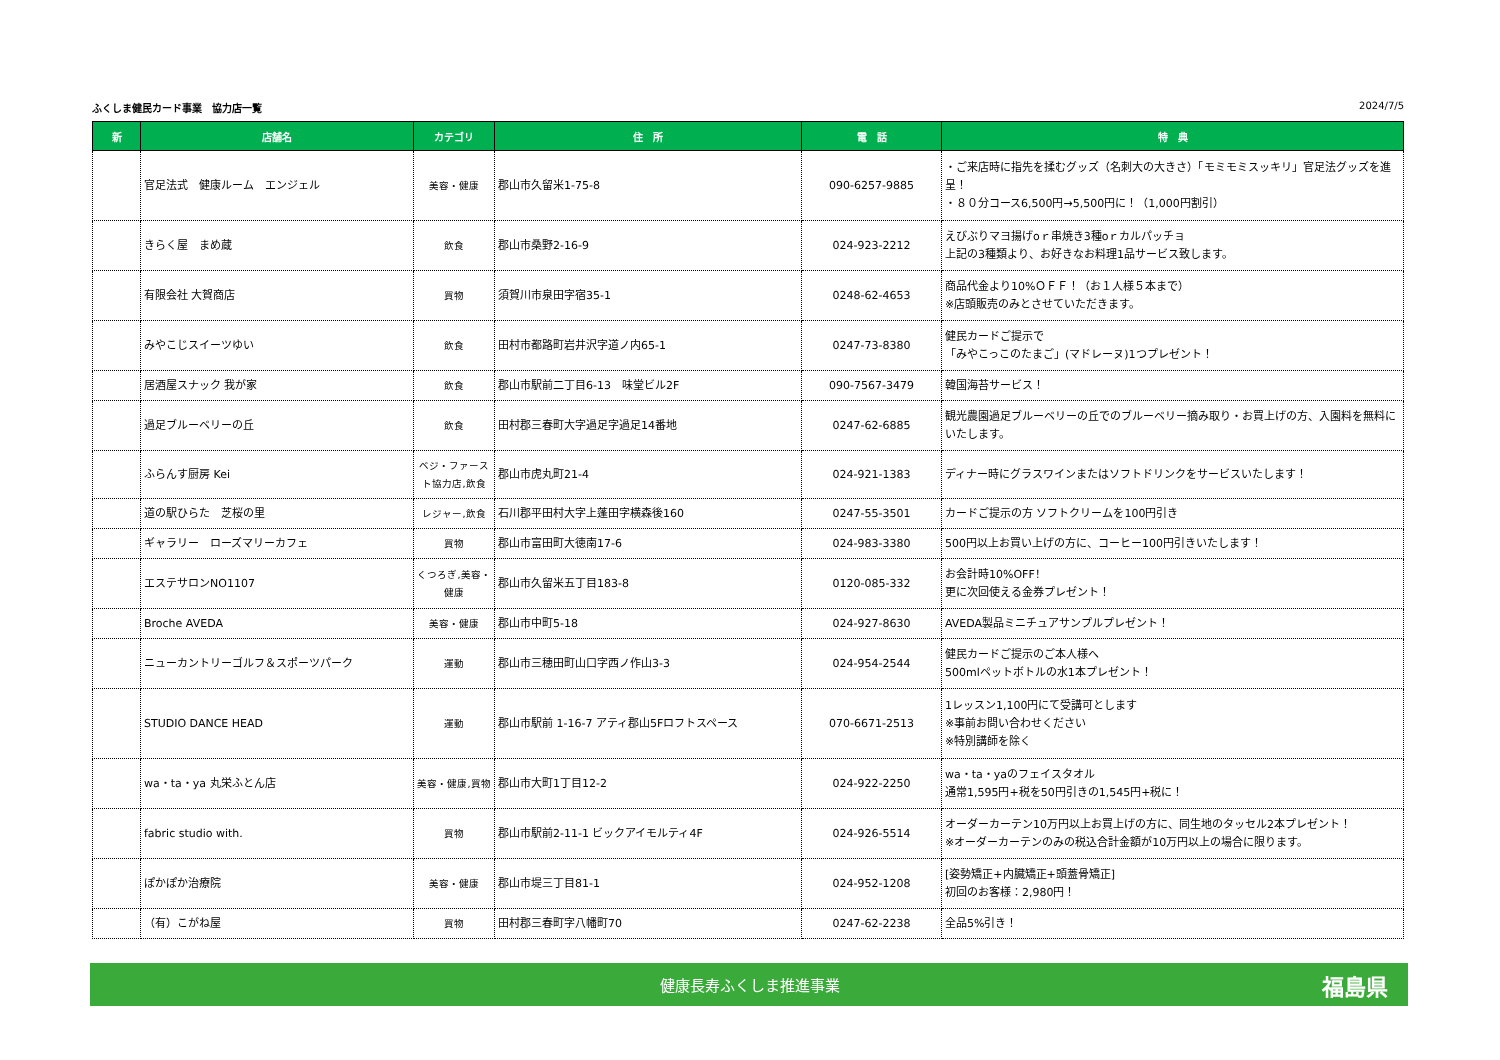ふくしま健民カード事業　協力店一覧 2024/7/5
| 新 | 店舗名 | カテゴリ | 住 所 | 電 話 | 特 典 |
| --- | --- | --- | --- | --- | --- |
| | 官足法式 健康ルーム エンジェル | 美容・健康 | 郡山市久留米1-75-8 | 090-6257-9885 | ・ご来店時に指先を揉むグッズ（名刺大の大きさ）「モミモミスッキリ」官足法グッズを進呈！ ・８０分コース6,500円→5,500円に！（1,000円割引） |
| | きらく屋 まめ蔵 | 飲食 | 郡山市桑野2-16-9 | 024-923-2212 | えびぶりマヨ揚げoｒ串焼き3種oｒカルパッチョ 上記の3種類より、お好きなお料理1品サービス致します。 |
| | 有限会社 大賀商店 | 買物 | 須賀川市泉田字宿35-1 | 0248-62-4653 | 商品代金より10%ＯＦＦ！（お１人様５本まで） ※店頭販売のみとさせていただきます。 |
| | みやこじスイーツゆい | 飲食 | 田村市都路町岩井沢字道ノ内65-1 | 0247-73-8380 | 健民カードご提示で 「みやこっこのたまご」(マドレーヌ)1つプレゼント！ |
| | 居酒屋スナック 我が家 | 飲食 | 郡山市駅前二丁目6-13 味堂ビル2F | 090-7567-3479 | 韓国海苔サービス！ |
| | 過足ブルーベリーの丘 | 飲食 | 田村郡三春町大字過足字過足14番地 | 0247-62-6885 | 観光農園過足ブルーベリーの丘でのブルーベリー摘み取り・お買上げの方、入園料を無料にいたします。 |
| | ふらんす厨房 Kei | ベジ・ファースト協力店,飲食 | 郡山市虎丸町21-4 | 024-921-1383 | ディナー時にグラスワインまたはソフトドリンクをサービスいたします！ |
| | 道の駅ひらた 芝桜の里 | レジャー,飲食 | 石川郡平田村大字上蓬田字横森後160 | 0247-55-3501 | カードご提示の方 ソフトクリームを100円引き |
| | ギャラリー ローズマリーカフェ | 買物 | 郡山市富田町大徳南17-6 | 024-983-3380 | 500円以上お買い上げの方に、コーヒー100円引きいたします！ |
| | エステサロンNO1107 | くつろぎ,美容・健康 | 郡山市久留米五丁目183-8 | 0120-085-332 | お会計時10%OFF！ 更に次回使える金券プレゼント！ |
| | Broche AVEDA | 美容・健康 | 郡山市中町5-18 | 024-927-8630 | AVEDA製品ミニチュアサンプルプレゼント！ |
| | ニューカントリーゴルフ＆スポーツパーク | 運動 | 郡山市三穂田町山口字西ノ作山3-3 | 024-954-2544 | 健民カードご提示のご本人様へ 500mlペットボトルの水1本プレゼント！ |
| | STUDIO DANCE HEAD | 運動 | 郡山市駅前 1-16-7 アティ郡山5Fロフトスペース | 070-6671-2513 | 1レッスン1,100円にて受講可とします ※事前お問い合わせください ※特別講師を除く |
| | wa・ta・ya 丸栄ふとん店 | 美容・健康,買物 | 郡山市大町1丁目12-2 | 024-922-2250 | wa・ta・yaのフェイスタオル 通常1,595円+税を50円引きの1,545円+税に！ |
| | fabric studio with. | 買物 | 郡山市駅前2-11-1 ビックアイモルティ4F | 024-926-5514 | オーダーカーテン10万円以上お買上げの方に、同生地のタッセル2本プレゼント！ ※オーダーカーテンのみの税込合計金額が10万円以上の場合に限ります。 |
| | ぽかぽか治療院 | 美容・健康 | 郡山市堤三丁目81-1 | 024-952-1208 | [姿勢矯正+内臓矯正+頭蓋骨矯正] 初回のお客様：2,980円！ |
| | （有）こがね屋 | 買物 | 田村郡三春町字八幡町70 | 0247-62-2238 | 全品5%引き！ |
健康長寿ふくしま推進事業 福島県